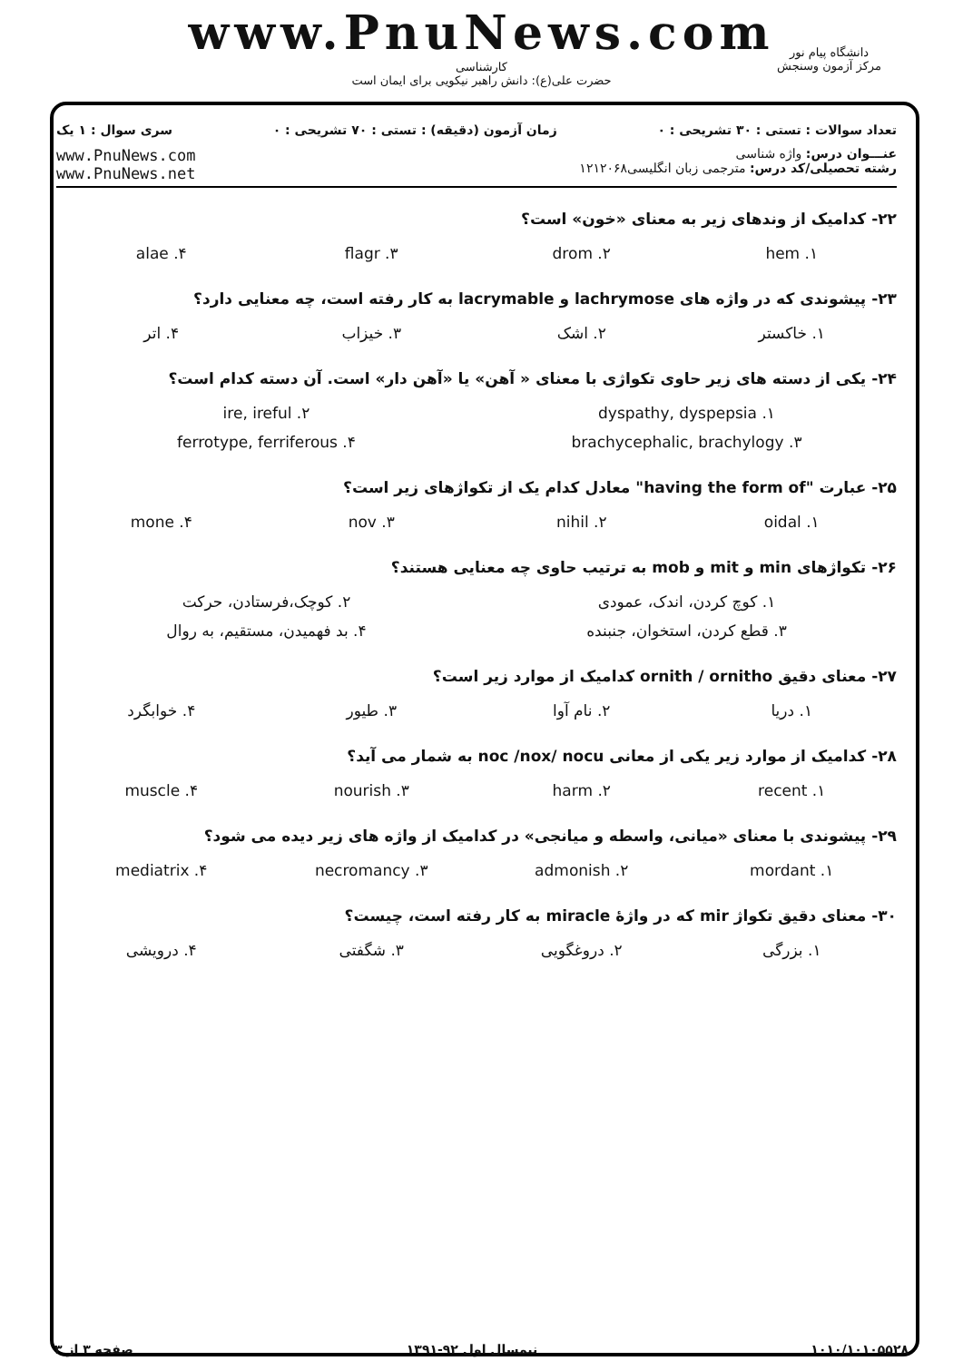www.PnuNews.com
کارشناسی
حضرت علی(ع): دانش راهبر نیکویی برای ایمان است
دانشگاه پیام نور
مرکز آزمون وسنجش
تعداد سوالات : تستی : ۳۰ تشریحی : ۰ زمان آزمون (دقیقه) : تستی : ۷۰ تشریحی : ۰ سری سوال : ۱ یک
عنـــوان درس: واژه شناسی
رشته تحصیلی/کد درس: مترجمی زبان انگلیسی۱۲۱۲۰۶۸
www.PnuNews.com
www.PnuNews.net
۲۲- کدامیک از وندهای زیر به معنای «خون» است؟
| ۱. hem | ۲. drom | ۳. flagr | ۴. alae |
۲۳- پیشوندی که در واژه های lachrymose و lacrymable به کار رفته است، چه معنایی دارد؟
| ۱. خاکستر | ۲. اشک | ۳. خیزاب | ۴. اتر |
۲۴- یکی از دسته های زیر حاوی تکواژی با معنای « آهن» یا «آهن دار» است. آن دسته کدام است؟
| ۱. dyspathy, dyspepsia | ۲. ire, ireful |
| ۳. brachycephalic, brachylogy | ۴. ferrotype, ferriferous |
۲۵- عبارت "having the form of" معادل کدام یک از تکواژهای زیر است؟
| ۱. oidal | ۲. nihil | ۳. nov | ۴. mone |
۲۶- تکواژهای min و mit و mob به ترتیب حاوی چه معنایی هستند؟
| ۱. کوچ کردن، اندک، عمودی | ۲. کوچک،فرستادن، حرکت |
| ۳. قطع کردن، استخوان، جنبنده | ۴. بد فهمیدن، مستقیم، به روال |
۲۷- معنای دقیق ornith / ornitho کدامیک از موارد زیر است؟
| ۱. دریا | ۲. نام آوا | ۳. طیور | ۴. خوابگرد |
۲۸- کدامیک از موارد زیر یکی از معانی noc /nox/ nocu به شمار می آید؟
| ۱. recent | ۲. harm | ۳. nourish | ۴. muscle |
۲۹- پیشوندی با معنای «میانی، واسطه و میانجی» در کدامیک از واژه های زیر دیده می شود؟
| ۱. mordant | ۲. admonish | ۳. necromancy | ۴. mediatrix |
۳۰- معنای دقیق تکواژ mir که در واژهٔ miracle به کار رفته است، چیست؟
| ۱. بزرگی | ۲. دروغگویی | ۳. شگفتی | ۴. درویشی |
۱۰۱۰/۱۰۱۰۵۵۲۸ نیمسال اول ۹۲-۱۳۹۱ صفحه ۳ از ۳